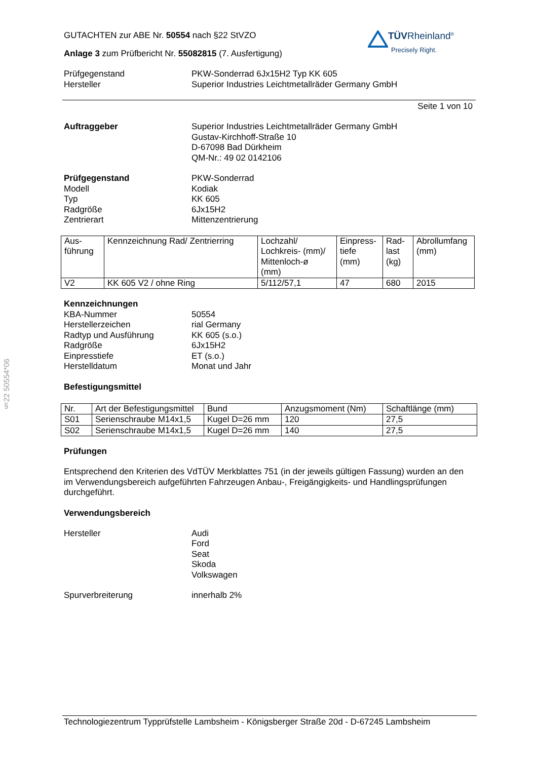§22 50554*06
TÜVRheinland<sup>®</sup>
Precisely Right.
GUTACHTEN zur ABE Nr. 50554 nach §22 StVZO
Anlage 3 zum Prüfbericht Nr. 55082815 (7. Ausfertigung)
Prüfgegenstand PKW-Sonderrad 6Jx15H2 Typ KK 605
Hersteller Superior Industries Leichtmetallräder Germany GmbH
Seite 1 von 10
Auftraggeber Superior Industries Leichtmetallräder Germany GmbH
Gustav-Kirchhoff-Straße 10
D-67098 Bad Dürkheim
QM-Nr.: 49 02 0142106
Prüfgegenstand PKW-Sonderrad
Modell Kodiak
Typ KK 605
Radgröße 6Jx15H2
Zentrierart Mittenzentrierung
| Aus- führung | Kennzeichnung Rad/ Zentrierring | Lochzahl/ Lochkreis- (mm)/ Mittenloch-ø (mm) | Einpress- tiefe (mm) | Rad- last (kg) | Abrollumfang (mm) |
| V2 | KK 605 V2 / ohne Ring | 5/112/57,1 | 47 | 680 | 2015 |
Kennzeichnungen
KBA-Nummer 50554
Herstellerzeichen rial Germany
Radtyp und Ausführung KK 605 (s.o.)
Radgröße 6Jx15H2
Einpresstiefe ET (s.o.)
Herstelldatum Monat und Jahr
Befestigungsmittel
| Nr. | Art der Befestigungsmittel | Bund | Anzugsmoment (Nm) | Schaftlänge (mm) |
| S01 | Serienschraube M14x1,5 | Kugel D=26 mm | 120 | 27,5 |
| S02 | Serienschraube M14x1,5 | Kugel D=26 mm | 140 | 27,5 |
Prüfungen
Entsprechend den Kriterien des VdTÜV Merkblattes 751 (in der jeweils gültigen Fassung) wurden an den im Verwendungsbereich aufgeführten Fahrzeugen Anbau-, Freigängigkeits- und Handlingsprüfungen durchgeführt.
Verwendungsbereich
Hersteller Audi
Ford
Seat
Skoda
Volkswagen
Spurverbreiterung innerhalb 2%
Technologiezentrum Typprüfstelle Lambsheim - Königsberger Straße 20d - D-67245 Lambsheim